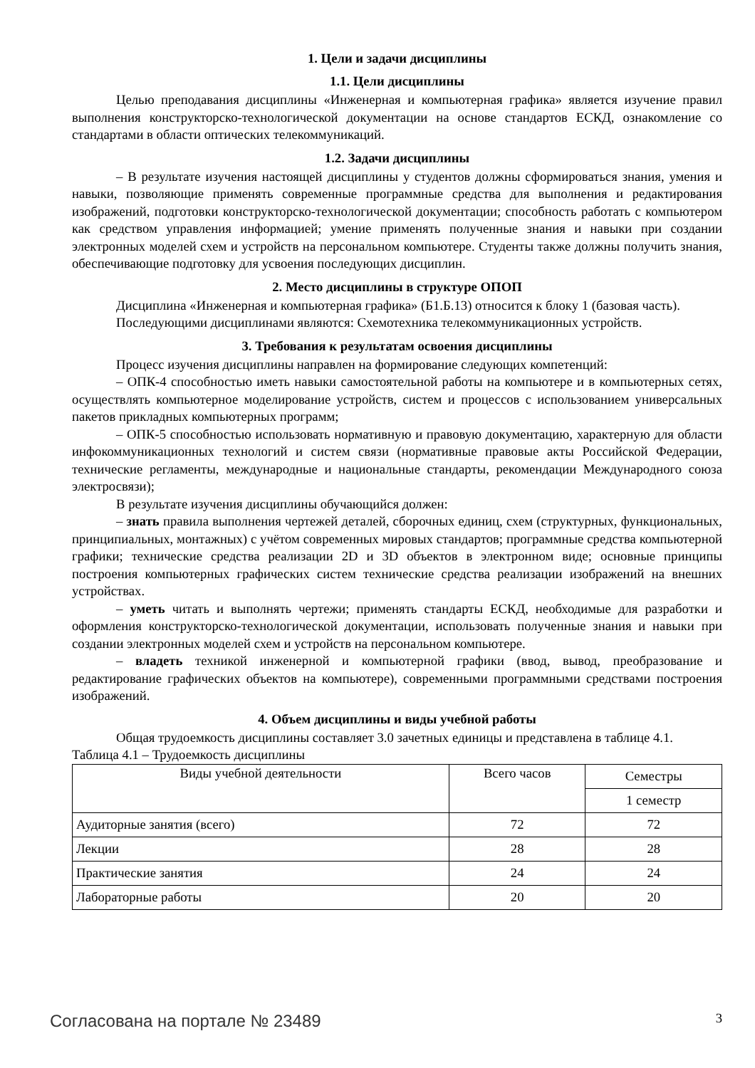1. Цели и задачи дисциплины
1.1. Цели дисциплины
Целью преподавания дисциплины «Инженерная и компьютерная графика» является изучение правил выполнения конструкторско-технологической документации на основе стандартов ЕСКД, ознакомление со стандартами в области оптических телекоммуникаций.
1.2. Задачи дисциплины
– В результате изучения настоящей дисциплины у студентов должны сформироваться знания, умения и навыки, позволяющие применять современные программные средства для выполнения и редактирования изображений, подготовки конструкторско-технологической документации; способность работать с компьютером как средством управления информацией; умение применять полученные знания и навыки при создании электронных моделей схем и устройств на персональном компьютере. Студенты также должны получить знания, обеспечивающие подготовку для усвоения последующих дисциплин.
2. Место дисциплины в структуре ОПОП
Дисциплина «Инженерная и компьютерная графика» (Б1.Б.13) относится к блоку 1 (базовая часть).
Последующими дисциплинами являются: Схемотехника телекоммуникационных устройств.
3. Требования к результатам освоения дисциплины
Процесс изучения дисциплины направлен на формирование следующих компетенций:
– ОПК-4 способностью иметь навыки самостоятельной работы на компьютере и в компьютерных сетях, осуществлять компьютерное моделирование устройств, систем и процессов с использованием универсальных пакетов прикладных компьютерных программ;
– ОПК-5 способностью использовать нормативную и правовую документацию, характерную для области инфокоммуникационных технологий и систем связи (нормативные правовые акты Российской Федерации, технические регламенты, международные и национальные стандарты, рекомендации Международного союза электросвязи);
В результате изучения дисциплины обучающийся должен:
– знать правила выполнения чертежей деталей, сборочных единиц, схем (структурных, функциональных, принципиальных, монтажных) с учётом современных мировых стандартов; программные средства компьютерной графики; технические средства реализации 2D и 3D объектов в электронном виде; основные принципы построения компьютерных графических систем технические средства реализации изображений на внешних устройствах.
– уметь читать и выполнять чертежи; применять стандарты ЕСКД, необходимые для разработки и оформления конструкторско-технологической документации, использовать полученные знания и навыки при создании электронных моделей схем и устройств на персональном компьютере.
– владеть техникой инженерной и компьютерной графики (ввод, вывод, преобразование и редактирование графических объектов на компьютере), современными программными средствами построения изображений.
4. Объем дисциплины и виды учебной работы
Общая трудоемкость дисциплины составляет 3.0 зачетных единицы и представлена в таблице 4.1.
Таблица 4.1 – Трудоемкость дисциплины
| Виды учебной деятельности | Всего часов | Семестры |
| --- | --- | --- |
| | | 1 семестр |
| Аудиторные занятия (всего) | 72 | 72 |
| Лекции | 28 | 28 |
| Практические занятия | 24 | 24 |
| Лабораторные работы | 20 | 20 |
Согласована на портале № 23489 3